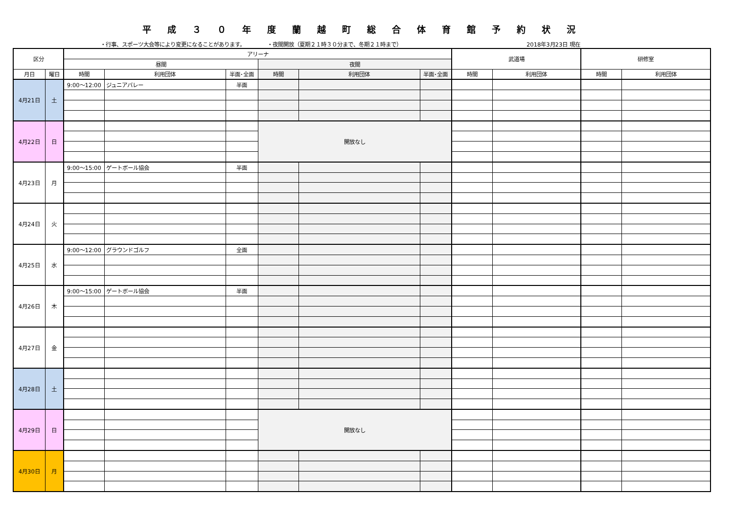平成３０年度蘭越町総合体育館予約状況
・行事、スポーツ大会等により変更になることがあります。 ・夜間開放（夏期２１時３０分まで、冬期２１時まで） 2018年3月23日 現在
| 区分 | | アリーナ | | | | | | 武道場 | | 研修室 | |
| --- | --- | --- | --- | --- | --- | --- | --- | --- | --- | --- | --- |
| | | 昼間 | | | 夜間 | | | | | | |
| 月日 | 曜日 | 時間 | 利用団体 | 半面･全面 | 時間 | 利用団体 | 半面･全面 | 時間 | 利用団体 | 時間 | 利用団体 |
| 4月21日 | 土 | 9:00～12:00 | ジュニアバレー | 半面 | | | | | | | |
| 4月22日 | 日 | | | | 開放なし | | | | | | |
| 4月23日 | 月 | 9:00～15:00 | ゲートボール協会 | 半面 | | | | | | | |
| 4月24日 | 火 | | | | | | | | | | |
| 4月25日 | 水 | 9:00～12:00 | グラウンドゴルフ | 全面 | | | | | | | |
| 4月26日 | 木 | 9:00～15:00 | ゲートボール協会 | 半面 | | | | | | | |
| 4月27日 | 金 | | | | | | | | | | |
| 4月28日 | 土 | | | | | | | | | | |
| 4月29日 | 日 | | | | 開放なし | | | | | | |
| 4月30日 | 月 | | | | | | | | | | |